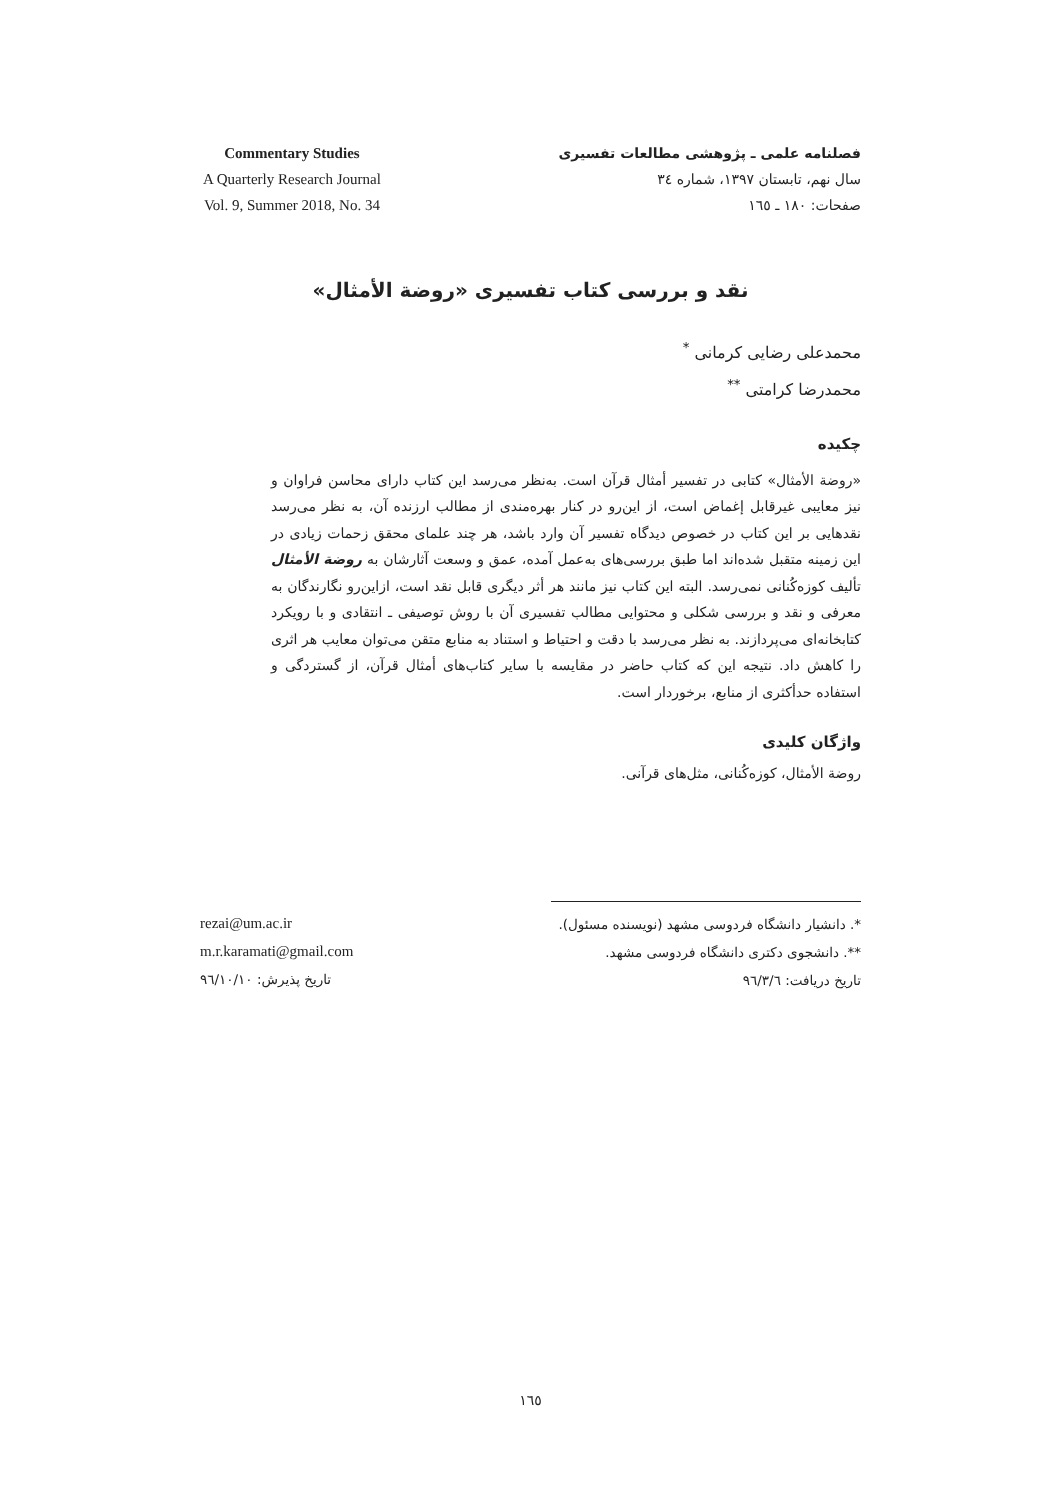فصلنامه علمی ـ پژوهشی مطالعات تفسیری
سال نهم، تابستان ۱۳۹۷، شماره ۳٤
صفحات: ۱۸۰ ـ ۱٦٥
Commentary Studies
A Quarterly Research Journal
Vol. 9, Summer 2018, No. 34
نقد و بررسی کتاب تفسیری «روضة الأمثال»
محمدعلی رضایی کرمانی <sup>*</sup>
محمدرضا کرامتی <sup>**</sup>
چکیده
«روضة الأمثال» کتابی در تفسیر أمثال قرآن است. به‌نظر می‌رسد این کتاب دارای محاسن فراوان و نیز معایبی غیرقابل إغماض است، از این‌رو در کنار بهره‌مندی از مطالب ارزنده آن، به نظر می‌رسد نقدهایی بر این کتاب در خصوص دیدگاه تفسیر آن وارد باشد، هر چند علمای محقق زحمات زیادی در این زمینه متقبل شده‌اند اما طبق بررسی‌های به‌عمل آمده، عمق و وسعت آثارشان به روضة الأمثال تألیف کوزه‌کُنانی نمی‌رسد. البته این کتاب نیز مانند هر أثر دیگری قابل نقد است، ازاین‌رو نگارندگان به معرفی و نقد و بررسی شکلی و محتوایی مطالب تفسیری آن با روش توصیفی ـ انتقادی و با رویکرد کتابخانه‌ای می‌پردازند. به نظر می‌رسد با دقت و احتیاط و استناد به منابع متقن می‌توان معایب هر اثری را کاهش داد. نتیجه این که کتاب حاضر در مقایسه با سایر کتاب‌های أمثال قرآن، از گستردگی و استفاده حدأکثری از منابع، برخوردار است.
واژگان کلیدی
روضة الأمثال، کوزه‌کُنانی، مثل‌های قرآنی.
*. دانشیار دانشگاه فردوسی مشهد (نویسنده مسئول).
**. دانشجوی دکتری دانشگاه فردوسی مشهد.
تاریخ دریافت: ۹٦/۳/٦
rezai@um.ac.ir
m.r.karamati@gmail.com
تاریخ پذیرش: ۹٦/۱۰/۱۰
۱٦٥